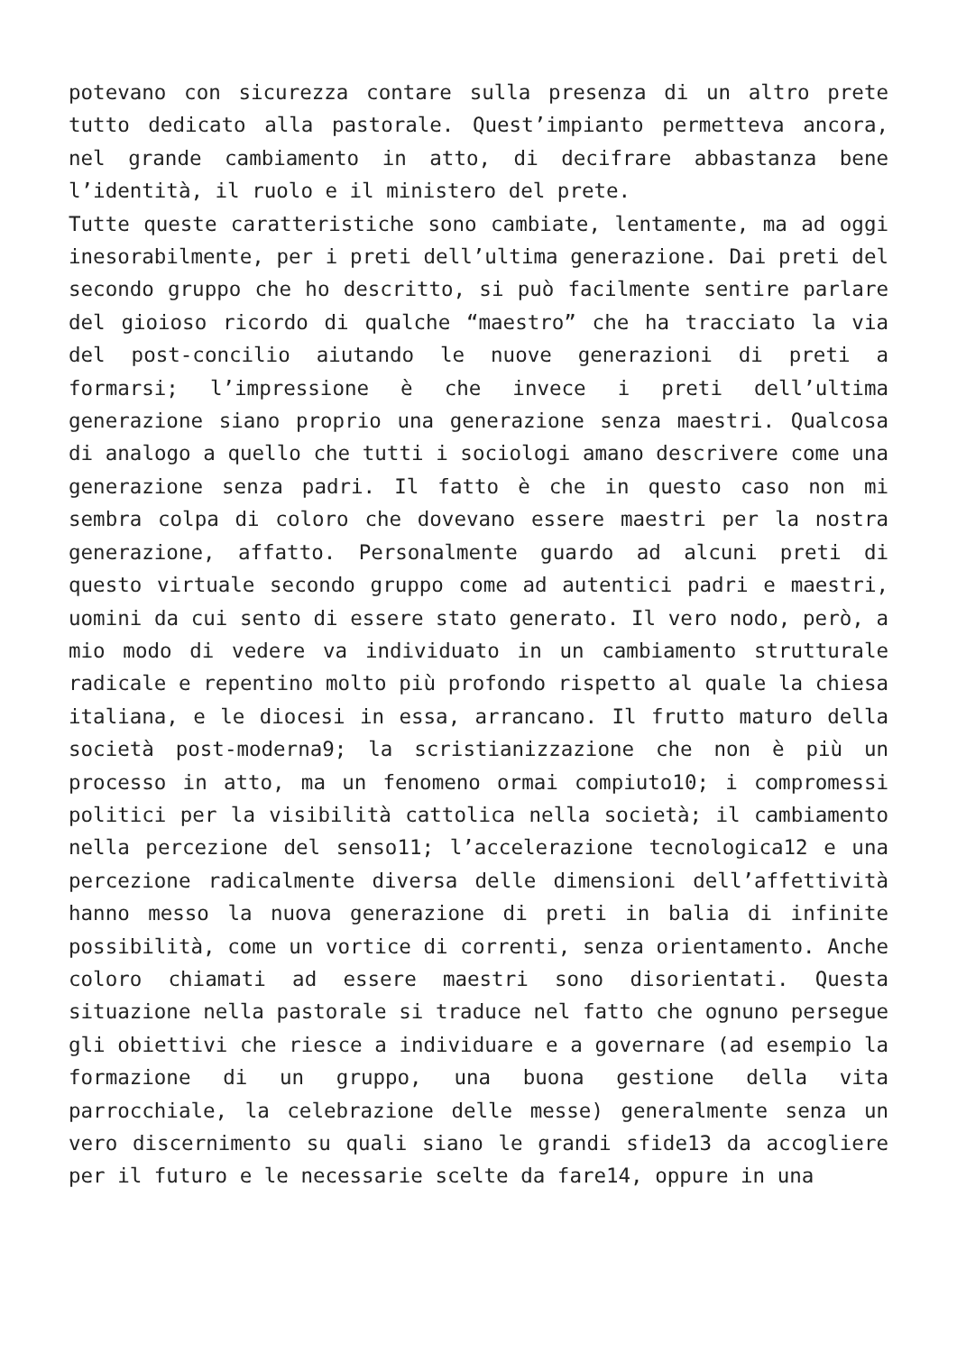potevano con sicurezza contare sulla presenza di un altro prete tutto dedicato alla pastorale. Quest’impianto permetteva ancora, nel grande cambiamento in atto, di decifrare abbastanza bene l’identità, il ruolo e il ministero del prete.
Tutte queste caratteristiche sono cambiate, lentamente, ma ad oggi inesorabilmente, per i preti dell’ultima generazione. Dai preti del secondo gruppo che ho descritto, si può facilmente sentire parlare del gioioso ricordo di qualche “maestro” che ha tracciato la via del post-concilio aiutando le nuove generazioni di preti a formarsi; l’impressione è che invece i preti dell’ultima generazione siano proprio una generazione senza maestri. Qualcosa di analogo a quello che tutti i sociologi amano descrivere come una generazione senza padri. Il fatto è che in questo caso non mi sembra colpa di coloro che dovevano essere maestri per la nostra generazione, affatto. Personalmente guardo ad alcuni preti di questo virtuale secondo gruppo come ad autentici padri e maestri, uomini da cui sento di essere stato generato. Il vero nodo, però, a mio modo di vedere va individuato in un cambiamento strutturale radicale e repentino molto più profondo rispetto al quale la chiesa italiana, e le diocesi in essa, arrancano. Il frutto maturo della società post-moderna9; la scristianizzazione che non è più un processo in atto, ma un fenomeno ormai compiuto10; i compromessi politici per la visibilità cattolica nella società; il cambiamento nella percezione del senso11; l’accelerazione tecnologica12 e una percezione radicalmente diversa delle dimensioni dell’affettività hanno messo la nuova generazione di preti in balia di infinite possibilità, come un vortice di correnti, senza orientamento. Anche coloro chiamati ad essere maestri sono disorientati. Questa situazione nella pastorale si traduce nel fatto che ognuno persegue gli obiettivi che riesce a individuare e a governare (ad esempio la formazione di un gruppo, una buona gestione della vita parrocchiale, la celebrazione delle messe) generalmente senza un vero discernimento su quali siano le grandi sfide13 da accogliere per il futuro e le necessarie scelte da fare14, oppure in una